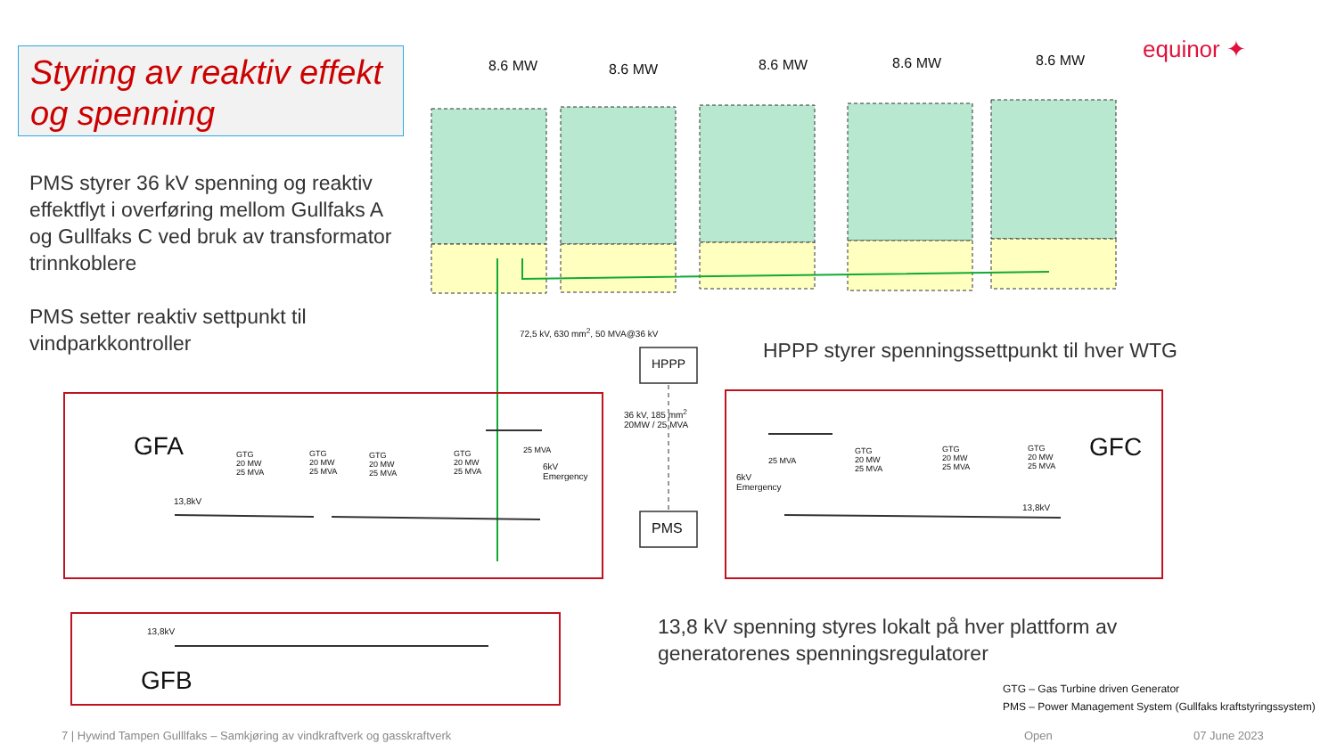Styring av reaktiv effekt og spenning
PMS styrer 36 kV spenning og reaktiv effektflyt i overføring mellom Gullfaks A og Gullfaks C ved bruk av transformator trinnkoblere
PMS setter reaktiv settpunkt til vindparkkontroller
equinor ✦
8.6 MW 8.6 MW 8.6 MW 8.6 MW 8.6 MW
72,5 kV, 630 mm<sup>2</sup>, 50 MVA@36 kV
HPPP
HPPP styrer spenningssettpunkt til hver WTG
36 kV, 185 mm<sup>2</sup>
20MW / 25 MVA
GFA GFC
GTG
20 MW
25 MVA
GTG
20 MW
25 MVA
GTG
20 MW
25 MVA
GTG
20 MW
25 MVA
25 MVA
6kV
Emergency
25 MVA
6kV
Emergency
GTG
20 MW
25 MVA
GTG
20 MW
25 MVA
GTG
20 MW
25 MVA
13,8kV
13,8kV
PMS
13,8kV
GFB
13,8 kV spenning styres lokalt på hver plattform av generatorenes spenningsregulatorer
GTG – Gas Turbine driven Generator
PMS – Power Management System (Gullfaks kraftstyringssystem)
7 | Hywind Tampen Gulllfaks – Samkjøring av vindkraftverk og gasskraftverk
Open 07 June 2023